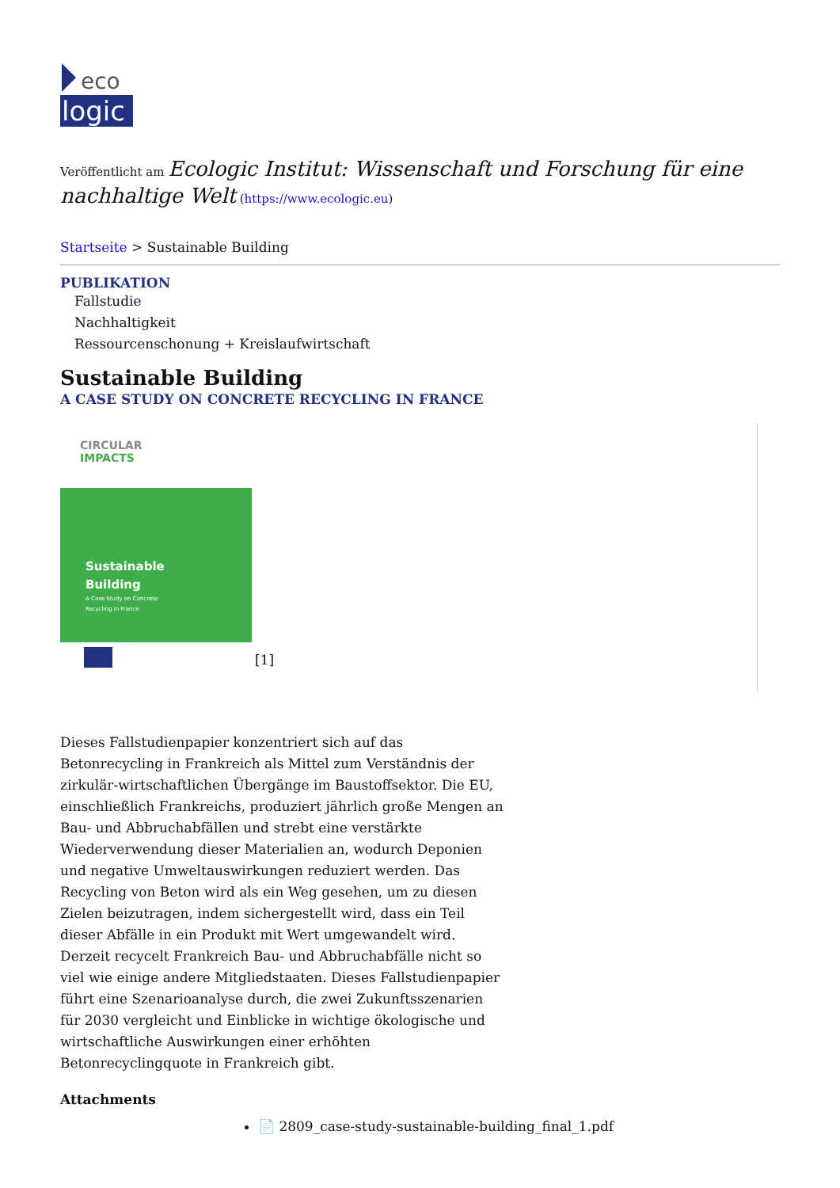eco
logic
Veröffentlicht am Ecologic Institut: Wissenschaft und Forschung für eine nachhaltige Welt (https://www.ecologic.eu)
Startseite > Sustainable Building
PUBLIKATION
Fallstudie
Nachhaltigkeit
Ressourcenschonung + Kreislaufwirtschaft
Sustainable Building
A CASE STUDY ON CONCRETE RECYCLING IN FRANCE
CIRCULAR
IMPACTS
Sustainable
Building
A Case Study on Concrete
Recycling in France
[1]
Dieses Fallstudienpapier konzentriert sich auf das Betonrecycling in Frankreich als Mittel zum Verständnis der zirkulär-wirtschaftlichen Übergänge im Baustoffsektor. Die EU, einschließlich Frankreichs, produziert jährlich große Mengen an Bau- und Abbruchabfällen und strebt eine verstärkte Wiederverwendung dieser Materialien an, wodurch Deponien und negative Umweltauswirkungen reduziert werden. Das Recycling von Beton wird als ein Weg gesehen, um zu diesen Zielen beizutragen, indem sichergestellt wird, dass ein Teil dieser Abfälle in ein Produkt mit Wert umgewandelt wird. Derzeit recycelt Frankreich Bau- und Abbruchabfälle nicht so viel wie einige andere Mitgliedstaaten. Dieses Fallstudienpapier führt eine Szenarioanalyse durch, die zwei Zukunftsszenarien für 2030 vergleicht und Einblicke in wichtige ökologische und wirtschaftliche Auswirkungen einer erhöhten Betonrecyclingquote in Frankreich gibt.
Attachments
📄 2809_case-study-sustainable-building_final_1.pdf